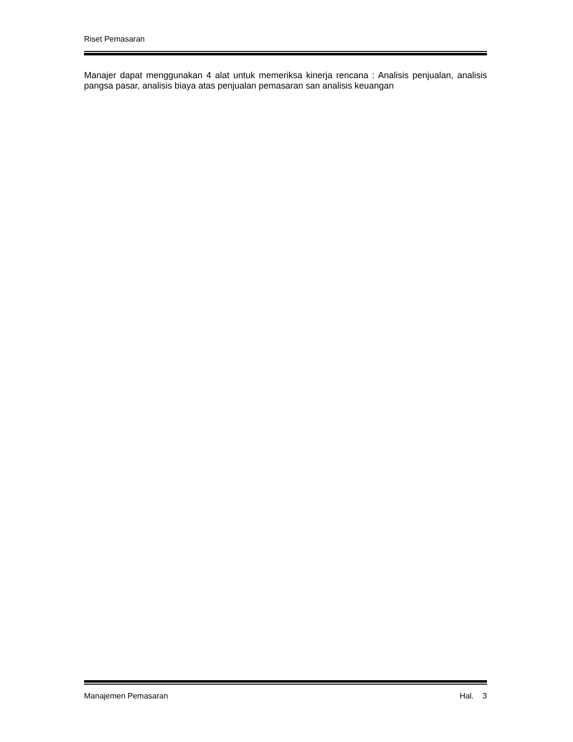Riset Pemasaran
Manajer dapat menggunakan 4 alat untuk memeriksa kinerja rencana : Analisis penjualan, analisis pangsa pasar, analisis biaya atas penjualan pemasaran san analisis keuangan
Manajemen Pemasaran Hal. 3